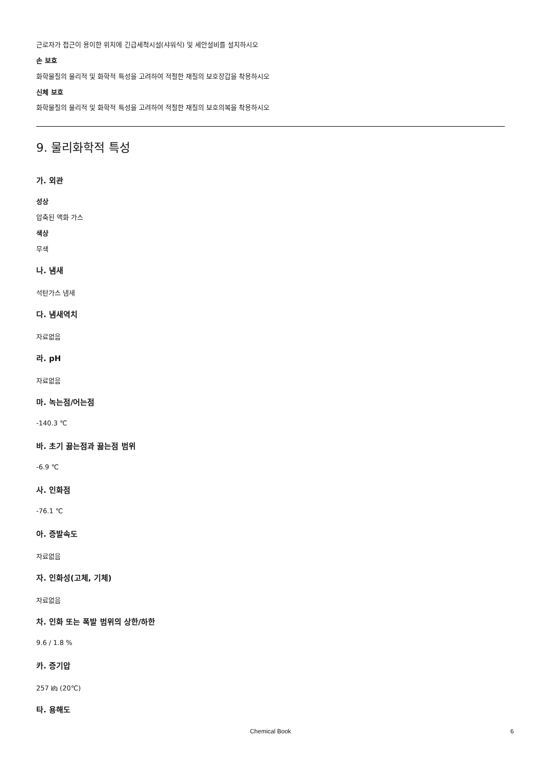근로자가 접근이 용이한 위치에 긴급세척시설(샤워식) 및 세안설비를 설치하시오
손 보호
화학물질의 물리적 및 화학적 특성을 고려하여 적절한 재질의 보호장갑을 착용하시오
신체 보호
화학물질의 물리적 및 화학적 특성을 고려하여 적절한 재질의 보호의복을 착용하시오
9. 물리화학적 특성
가. 외관
성상
압축된 액화 가스
색상
무색
나. 냄새
석탄가스 냄새
다. 냄새역치
자료없음
라. pH
자료없음
마. 녹는점/어는점
-140.3 ℃
바. 초기 끓는점과 끓는점 범위
-6.9 ℃
사. 인화점
-76.1 ℃
아. 증발속도
자료없음
자. 인화성(고체, 기체)
자료없음
차. 인화 또는 폭발 범위의 상한/하한
9.6 / 1.8 %
카. 증기압
257 ㎪ (20℃)
타. 용해도
Chemical Book 6